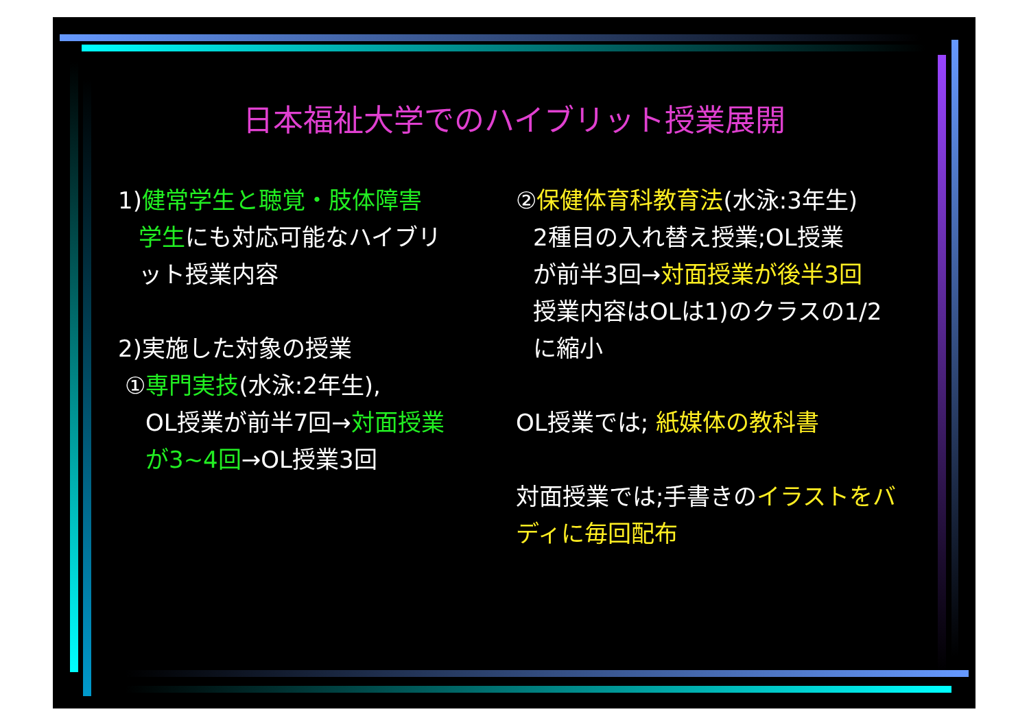日本福祉大学でのハイブリット授業展開
1)健常学生と聴覚・肢体障害
学生にも対応可能なハイブリ
ット授業内容
2)実施した対象の授業
①専門実技(水泳:2年生),
OL授業が前半7回→対面授業
が3~4回→OL授業3回
②保健体育科教育法(水泳:3年生)
2種目の入れ替え授業;OL授業
が前半3回→対面授業が後半3回
授業内容はOLは1)のクラスの1/2
に縮小
OL授業では; 紙媒体の教科書
対面授業では;手書きのイラストをバ
ディに毎回配布